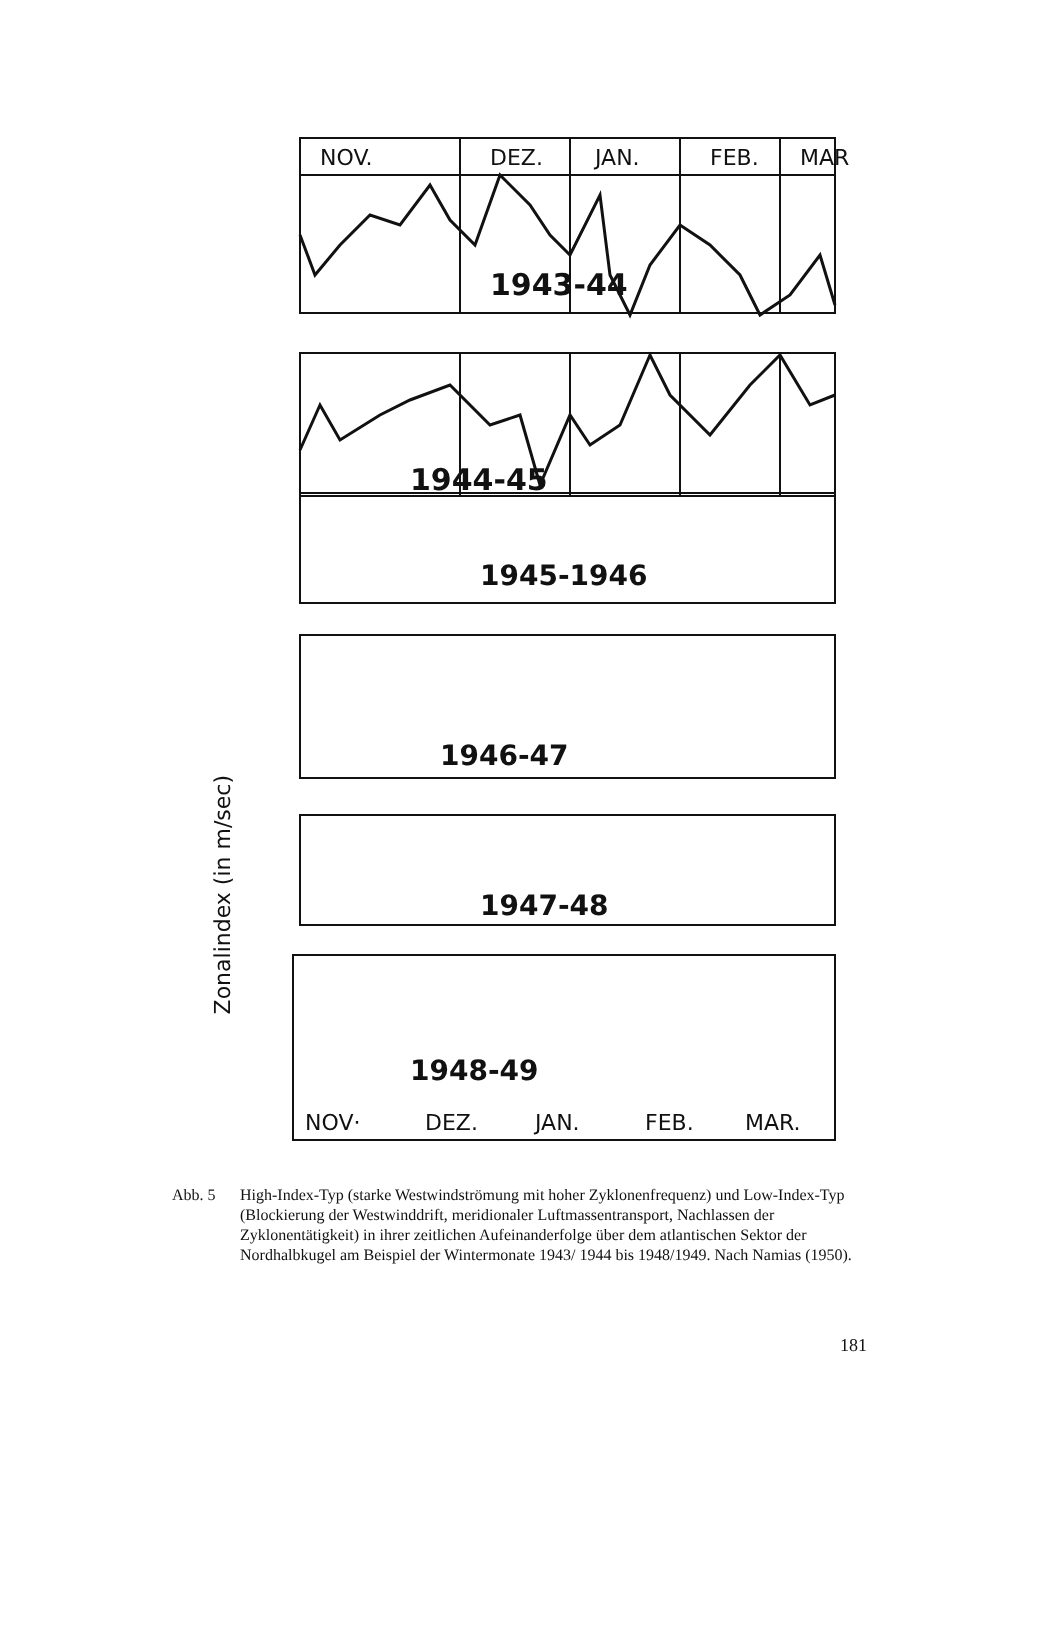NOV.
DEZ.
JAN.
FEB.
MAR.
1943-44
1944-45
1945-1946
1946-47
1947-48
1948-49
NOV·
DEZ.
JAN.
FEB.
MAR.
Zonalindex (in m/sec)
Abb. 5 High-Index-Typ (starke Westwindströmung mit hoher Zyklonenfrequenz) und Low-Index-Typ (Blockierung der Westwinddrift, meridionaler Luftmassentransport, Nachlassen der Zyklonentätigkeit) in ihrer zeitlichen Aufeinanderfolge über dem atlantischen Sektor der Nordhalbkugel am Beispiel der Wintermonate 1943/ 1944 bis 1948/1949. Nach Namias (1950).
181